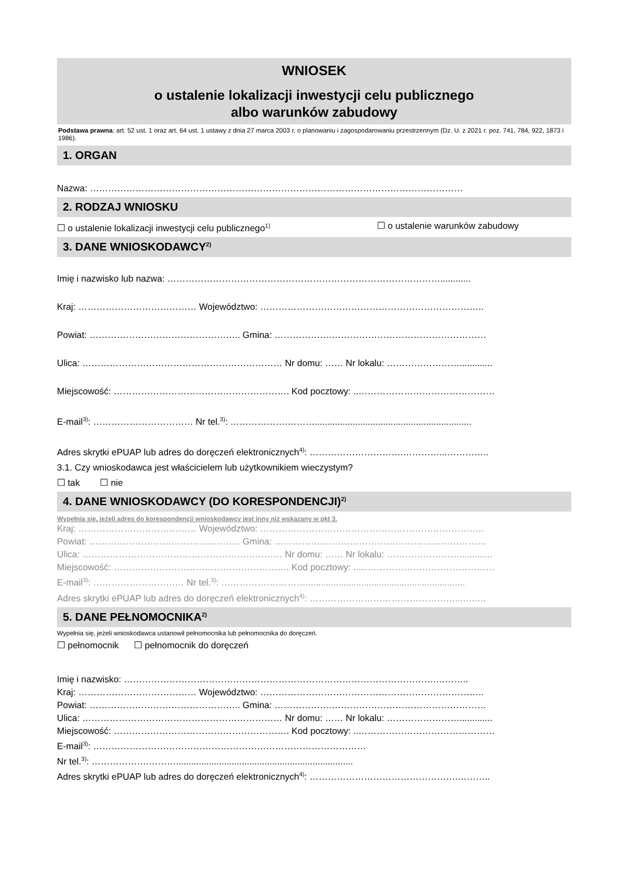WNIOSEK
o ustalenie lokalizacji inwestycji celu publicznego
albo warunków zabudowy
Podstawa prawna: art. 52 ust. 1 oraz art. 64 ust. 1 ustawy z dnia 27 marca 2003 r. o planowaniu i zagospodarowaniu przestrzennym (Dz. U. z 2021 r. poz. 741, 784, 922, 1873 i 1986).
1. ORGAN
Nazwa: ……………………………………………………………………………………………………………
2. RODZAJ WNIOSKU
☐ o ustalenie lokalizacji inwestycji celu publicznego<sup>1)</sup> ☐ o ustalenie warunków zabudowy
3. DANE WNIOSKODAWCY<sup>2)</sup>
Imię i nazwisko lub nazwa: ………………………………………………………………………………............
Kraj: ………………………………… Województwo: ………………………………………………………………..
Powiat: ………………………………………….. Gmina: ……………….……………………………………………
Ulica: ………………………………………………………… Nr domu: …… Nr lokalu: …………………….............
Miejscowość: …………………………………………………. Kod pocztowy: ..………………………………………
E-mail<sup>3)</sup>: …………………………… Nr tel.<sup>3)</sup>: ……………….………..............................................................
Adres skrytki ePUAP lub adres do doręczeń elektronicznych<sup>4)</sup>: ………………………….…………...…………..
3.1. Czy wnioskodawca jest właścicielem lub użytkownikiem wieczystym?
☐ tak ☐ nie
4. DANE WNIOSKODAWCY (DO KORESPONDENCJI)<sup>2)</sup>
Wypełnia się, jeżeli adres do korespondencji wnioskodawcy jest inny niż wskazany w pkt 3.
Kraj: ………………………………… Województwo: ………………………………………………………………..
Powiat: ………………………………………….. Gmina: ……………….……………………………………………
Ulica: ………………………………………………………… Nr domu: …… Nr lokalu: …………………….............
Miejscowość: …………………………………………………. Kod pocztowy: ..………………………………………
E-mail<sup>3)</sup>: ………………………… Nr tel.<sup>3)</sup>: ……………….………...............................................................
Adres skrytki ePUAP lub adres do doręczeń elektronicznych<sup>4)</sup>: …………………………………………...……..
5. DANE PEŁNOMOCNIKA<sup>2)</sup>
Wypełnia się, jeżeli wnioskodawca ustanowił pełnomocnika lub pełnomocnika do doręczeń.
☐ pełnomocnik ☐ pełnomocnik do doręczeń
Imię i nazwisko: ………………………………………………………………………………………….………..
Kraj: ………………………………… Województwo: ………………………………………………………………..
Powiat: ………………………………………….. Gmina: ……………….……………………………………………
Ulica: ………………………………………………………… Nr domu: …… Nr lokalu: …………………….............
Miejscowość: …………………………………………………. Kod pocztowy: ..………………………………………
E-mail<sup>3)</sup>: ………………………………………………………………………………
Nr tel.<sup>3)</sup>: ……………….………......................................................................
Adres skrytki ePUAP lub adres do doręczeń elektronicznych<sup>4)</sup>: ………………………………………….………..